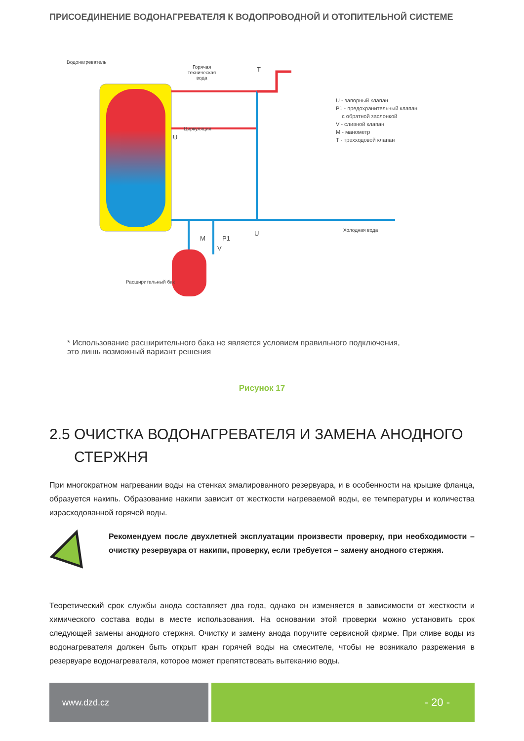ПРИСОЕДИНЕНИЕ ВОДОНАГРЕВАТЕЛЯ К ВОДОПРОВОДНОЙ И ОТОПИТЕЛЬНОЙ СИСТЕМЕ
Водонагреватель
Горячая
техническая
вода
Циркуляция
T
U - запорный клапан
P1 - предохранительный клапан
с обратной заслонкой
V - сливной клапан
M - манометр
T - трехходовой клапан
U
M P1
V
U Холодная вода
Расширительный бак
* Использование расширительного бака не является условием правильного подключения,
это лишь возможный вариант решения
Рисунок 17
2.5 ОЧИСТКА ВОДОНАГРЕВАТЕЛЯ И ЗАМЕНА АНОДНОГО
СТЕРЖНЯ
При многократном нагревании воды на стенках эмалированного резервуара, и в особенности на крышке фланца, образуется накипь. Образование накипи зависит от жесткости нагреваемой воды, ее температуры и количества израсходованной горячей воды.
Рекомендуем после двухлетней эксплуатации произвести проверку, при необходимости – очистку резервуара от накипи, проверку, если требуется – замену анодного стержня.
Теоретический срок службы анода составляет два года, однако он изменяется в зависимости от жесткости и химического состава воды в месте использования. На основании этой проверки можно установить срок следующей замены анодного стержня. Очистку и замену анода поручите сервисной фирме. При сливе воды из водонагревателя должен быть открыт кран горячей воды на смесителе, чтобы не возникало разрежения в резервуаре водонагревателя, которое может препятствовать вытеканию воды.
www.dzd.cz
- 20 -